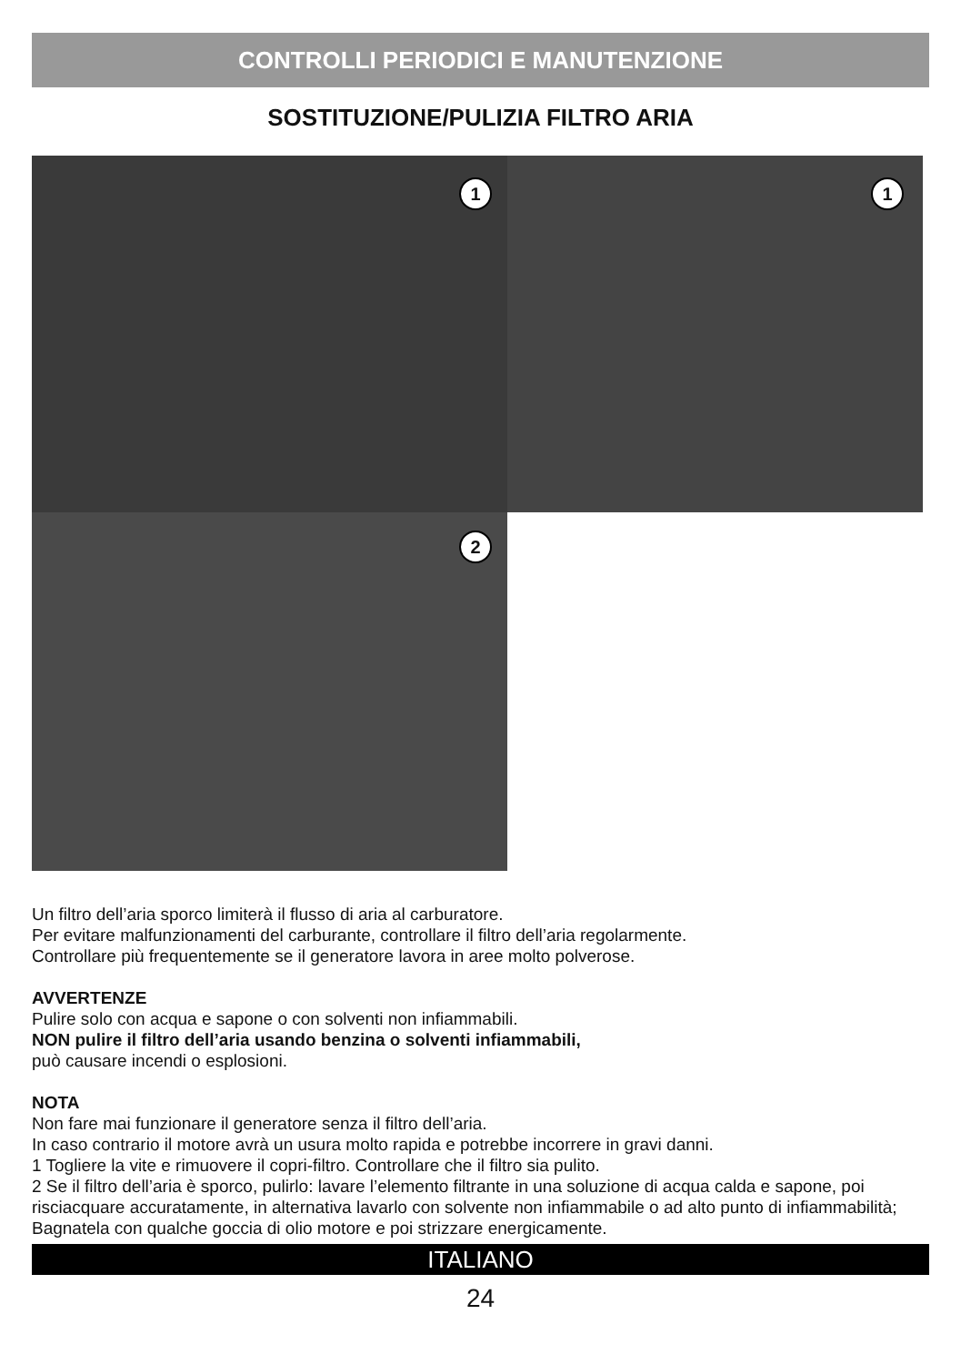CONTROLLI PERIODICI E MANUTENZIONE
SOSTITUZIONE/PULIZIA FILTRO ARIA
1
1
2
Un filtro dell’aria sporco limiterà il flusso di aria al carburatore.
Per evitare malfunzionamenti del carburante, controllare il filtro dell’aria regolarmente.
Controllare più frequentemente se il generatore lavora in aree molto polverose.
AVVERTENZE
Pulire solo con acqua e sapone o con solventi non infiammabili.
NON pulire il filtro dell’aria usando benzina o solventi infiammabili,
può causare incendi o esplosioni.
NOTA
Non fare mai funzionare il generatore senza il filtro dell’aria.
In caso contrario il motore avrà un usura molto rapida e potrebbe incorrere in gravi danni.
1 Togliere la vite e rimuovere il copri-filtro. Controllare che il filtro sia pulito.
2 Se il filtro dell’aria è sporco, pulirlo: lavare l’elemento filtrante in una soluzione di acqua calda e sapone, poi risciacquare accuratamente, in alternativa lavarlo con solvente non infiammabile o ad alto punto di infiammabilità;
Bagnatela con qualche goccia di olio motore e poi strizzare energicamente.
ITALIANO
24